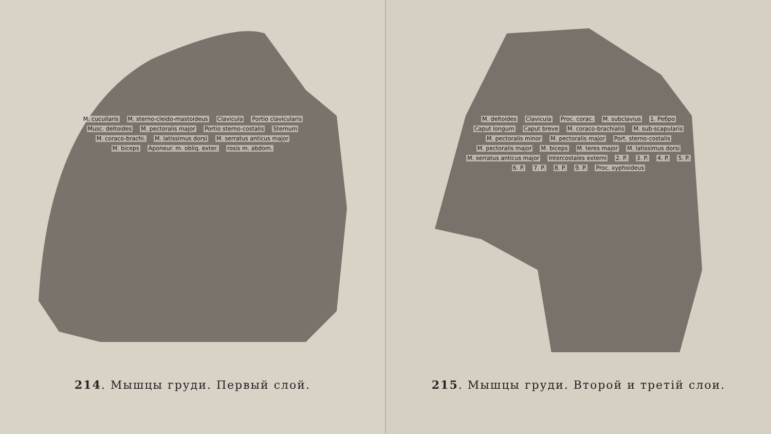M. cucullaris M. sterno-cleido-mastoideus Clavicula Portio clavicularis Musc. deltoides M. pectoralis major Portio sterno-costalis Sternum M. coraco-brachi. M. latissimus dorsi M. serratus anticus major M. biceps Aponeur. m. obliq. exter. rosis m. abdom.
214. Мышцы груди. Первый слой.
M. deltoides Clavicula Proc. corac. M. subclavius 1. Ребро Caput longum Caput breve M. coraco-brachialis M. sub-scapularis M. pectoralis minor M. pectoralis major Port. sterno-costalis M. pectoralis major M. biceps M. teres major M. latissimus dorsi M. serratus anticus major Intercostales externi 2. P. 3. P. 4. P. 5. P. 6. P. 7. P. 8. P. 9. P. Proc. xyphoideus
215. Мышцы груди. Второй и третій слои.